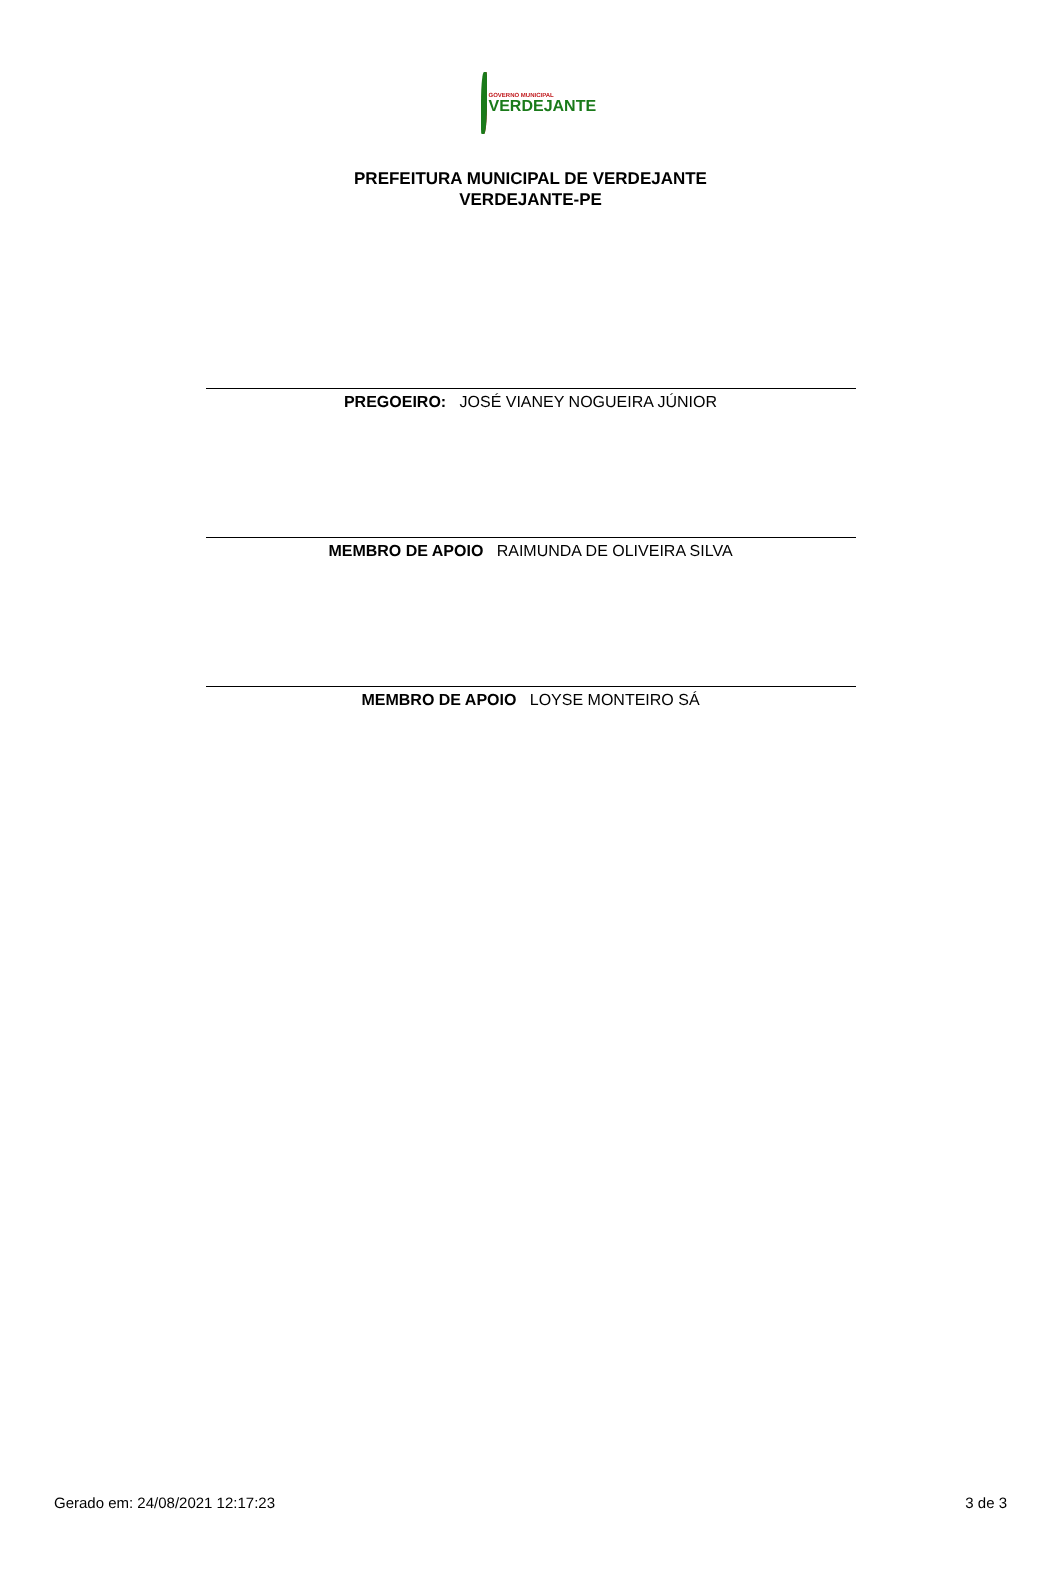GOVERNO MUNICIPAL
VERDEJANTE
PREFEITURA MUNICIPAL DE VERDEJANTE
VERDEJANTE-PE
PREGOEIRO: JOSÉ VIANEY NOGUEIRA JÚNIOR
MEMBRO DE APOIO RAIMUNDA DE OLIVEIRA SILVA
MEMBRO DE APOIO LOYSE MONTEIRO SÁ
Gerado em: 24/08/2021 12:17:23 3 de 3